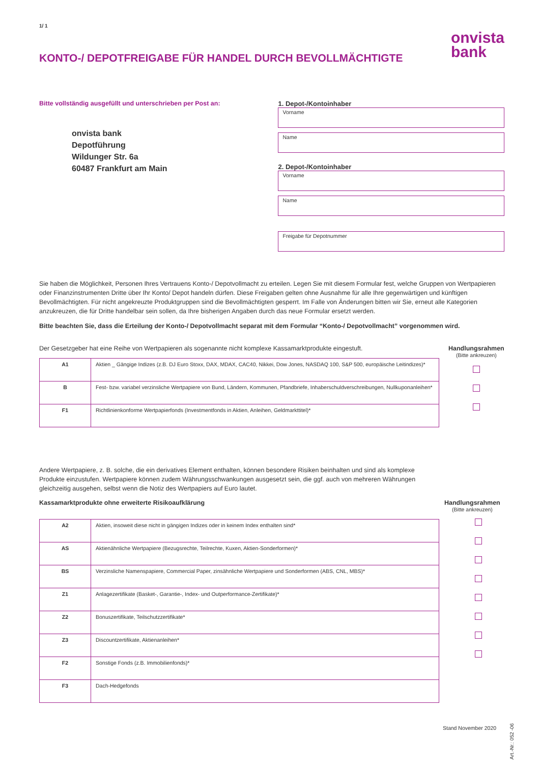1/ 1
KONTO-/ DEPOTFREIGABE FÜR HANDEL DURCH BEVOLLMÄCHTIGTE
onvista
bank
Bitte vollständig ausgefüllt und unterschrieben per Post an:
onvista bank
Depotführung
Wildunger Str. 6a
60487 Frankfurt am Main
1. Depot-/Kontoinhaber
Vorname
Name
2. Depot-/Kontoinhaber
Vorname
Name
Freigabe für Depotnummer
Sie haben die Möglichkeit, Personen Ihres Vertrauens Konto-/ Depotvollmacht zu erteilen. Legen Sie mit diesem Formular fest, welche Gruppen von Wertpapieren oder Finanzinstrumenten Dritte über Ihr Konto/ Depot handeln dürfen. Diese Freigaben gelten ohne Ausnahme für alle Ihre gegenwärtigen und künftigen Bevollmächtigten. Für nicht angekreuzte Produktgruppen sind die Bevollmächtigten gesperrt. Im Falle von Änderungen bitten wir Sie, erneut alle Kategorien anzukreuzen, die für Dritte handelbar sein sollen, da Ihre bisherigen Angaben durch das neue Formular ersetzt werden.
Bitte beachten Sie, dass die Erteilung der Konto-/ Depotvollmacht separat mit dem Formular “Konto-/ Depotvollmacht” vorgenommen wird.
Der Gesetzgeber hat eine Reihe von Wertpapieren als sogenannte nicht komplexe Kassamarktprodukte eingestuft.
| A1 | Aktien _ Gängige Indizes (z.B. DJ Euro Stoxx, DAX, MDAX, CAC40, Nikkei, Dow Jones, NASDAQ 100, S&P 500, europäische Leitindizes)* |
| B | Fest- bzw. variabel verzinsliche Wertpapiere von Bund, Ländern, Kommunen, Pfandbriefe, Inhaberschuldverschreibungen, Nullkuponanleihen* |
| F1 | Richtlinienkonforme Wertpapierfonds (Investmentfonds in Aktien, Anleihen, Geldmarkttitel)* |
Handlungsrahmen
(Bitte ankreuzen)
Andere Wertpapiere, z. B. solche, die ein derivatives Element enthalten, können besondere Risiken beinhalten und sind als komplexe Produkte einzustufen. Wertpapiere können zudem Währungsschwankungen ausgesetzt sein, die ggf. auch von mehreren Währungen gleichzeitig ausgehen, selbst wenn die Notiz des Wertpapiers auf Euro lautet.
Kassamarktprodukte ohne erweiterte Risikoaufklärung
| A2 | Aktien, insoweit diese nicht in gängigen Indizes oder in keinem Index enthalten sind* |
| AS | Aktienähnliche Wertpapiere (Bezugsrechte, Teilrechte, Kuxen, Aktien-Sonderformen)* |
| BS | Verzinsliche Namenspapiere, Commercial Paper, zinsähnliche Wertpapiere und Sonderformen (ABS, CNL, MBS)* |
| Z1 | Anlagezertifikate (Basket-, Garantie-, Index- und Outperformance-Zertifikate)* |
| Z2 | Bonuszertifikate, Teilschutzzertifikate* |
| Z3 | Discountzertifikate, Aktienanleihen* |
| F2 | Sonstige Fonds (z.B. Immobilienfonds)* |
| F3 | Dach-Hedgefonds |
Handlungsrahmen
(Bitte ankreuzen)
Stand November 2020
Art.-Nr.: 052 -06